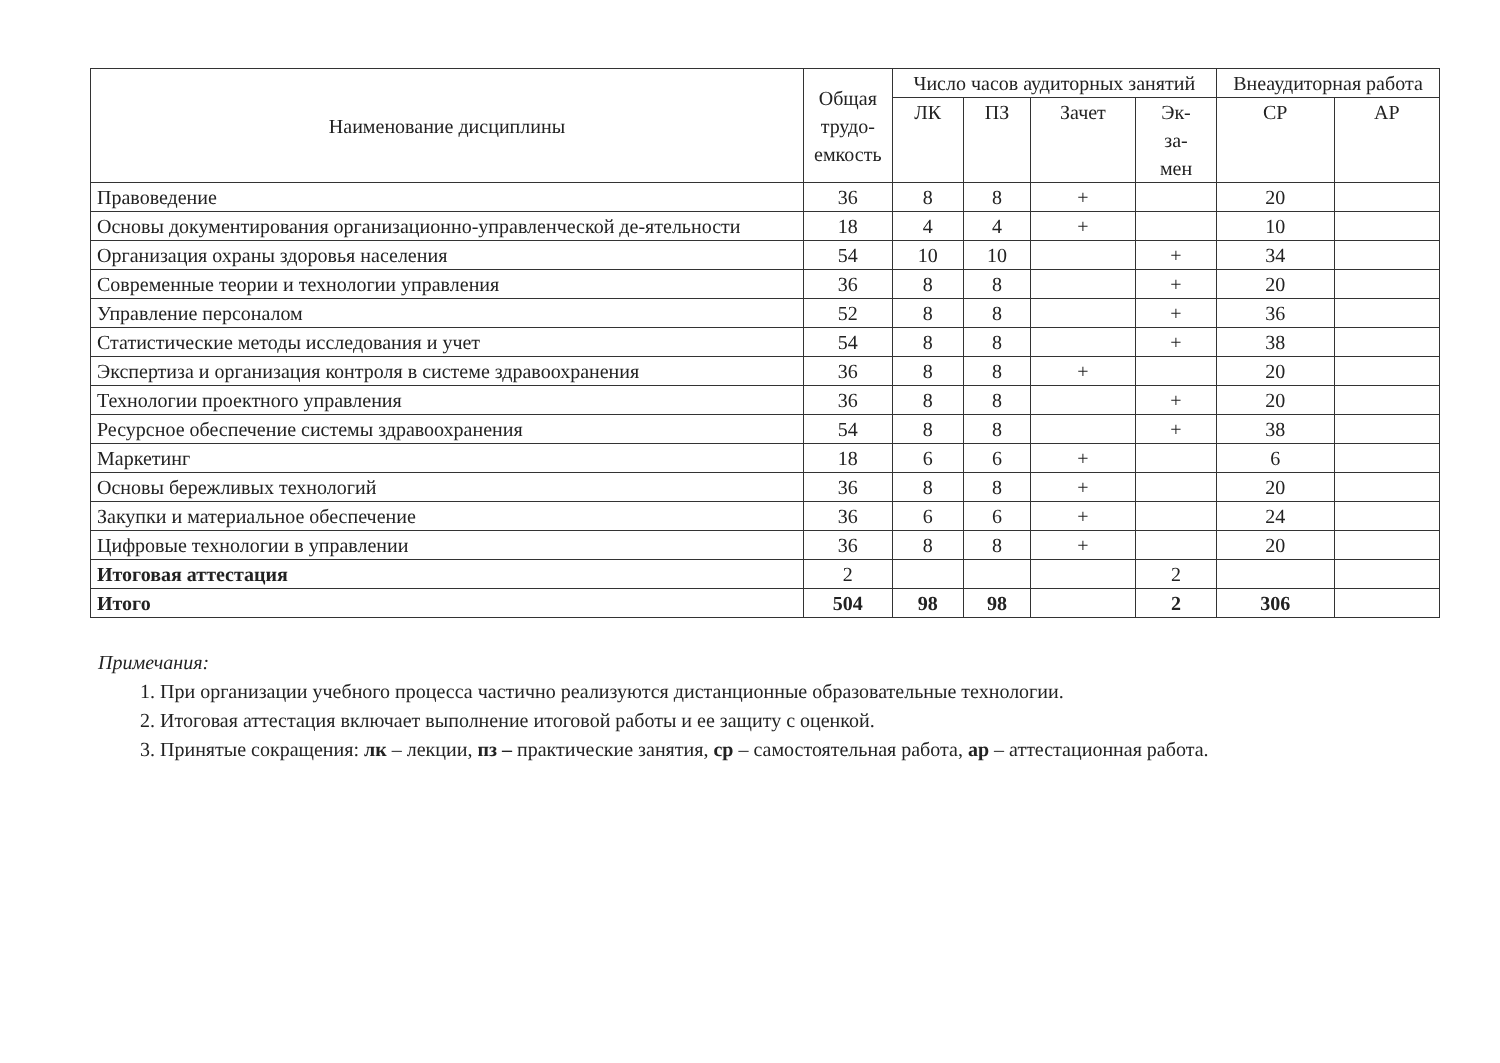| Наименование дисциплины | Общая трудо- емкость | Число часов аудиторных занятий | | | | Внеаудиторная работа | |
| --- | --- | --- | --- | --- | --- | --- | --- |
| | | ЛК | ПЗ | Зачет | Эк- за- мен | СР | АР |
| Правоведение | 36 | 8 | 8 | + | | 20 | |
| Основы документирования организационно-управленческой де-ятельности | 18 | 4 | 4 | + | | 10 | |
| Организация охраны здоровья населения | 54 | 10 | 10 | | + | 34 | |
| Современные теории и технологии управления | 36 | 8 | 8 | | + | 20 | |
| Управление персоналом | 52 | 8 | 8 | | + | 36 | |
| Статистические методы исследования и учет | 54 | 8 | 8 | | + | 38 | |
| Экспертиза и организация контроля в системе здравоохранения | 36 | 8 | 8 | + | | 20 | |
| Технологии проектного управления | 36 | 8 | 8 | | + | 20 | |
| Ресурсное обеспечение системы здравоохранения | 54 | 8 | 8 | | + | 38 | |
| Маркетинг | 18 | 6 | 6 | + | | 6 | |
| Основы бережливых технологий | 36 | 8 | 8 | + | | 20 | |
| Закупки и материальное обеспечение | 36 | 6 | 6 | + | | 24 | |
| Цифровые технологии в управлении | 36 | 8 | 8 | + | | 20 | |
| Итоговая аттестация | 2 | | | | 2 | | |
| Итого | 504 | 98 | 98 | | 2 | 306 | |
Примечания:
1. При организации учебного процесса частично реализуются дистанционные образовательные технологии.
2. Итоговая аттестация включает выполнение итоговой работы и ее защиту с оценкой.
3. Принятые сокращения: лк – лекции, пз – практические занятия, ср – самостоятельная работа, ар – аттестационная работа.